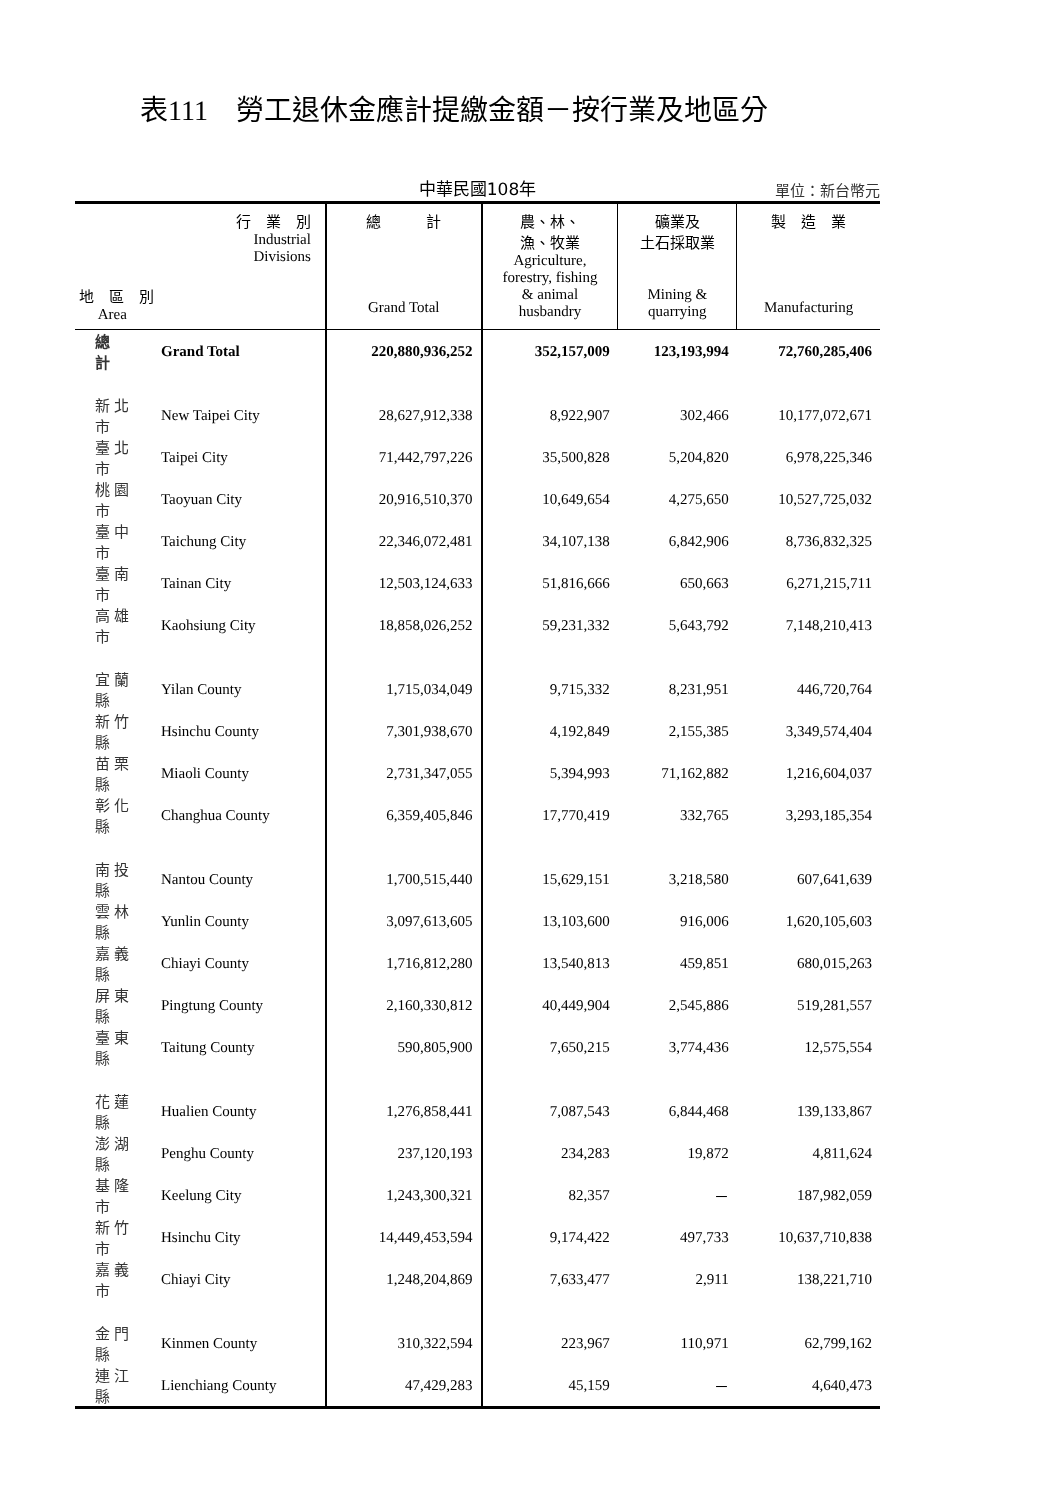表111　勞工退休金應計提繳金額－按行業及地區分
中華民國108年
單位：新台幣元
| 行 業 別 Industrial Divisions 地 區 別 Area | | 總 計 Grand Total | 農、林、 漁、牧業 Agriculture, forestry, fishing & animal husbandry | 礦業及 土石採取業 Mining & quarrying | 製 造 業 Manufacturing |
| --- | --- | --- | --- | --- | --- |
| 總 計 | Grand Total | 220,880,936,252 | 352,157,009 | 123,193,994 | 72,760,285,406 |
| 新北市 | New Taipei City | 28,627,912,338 | 8,922,907 | 302,466 | 10,177,072,671 |
| 臺北市 | Taipei City | 71,442,797,226 | 35,500,828 | 5,204,820 | 6,978,225,346 |
| 桃園市 | Taoyuan City | 20,916,510,370 | 10,649,654 | 4,275,650 | 10,527,725,032 |
| 臺中市 | Taichung City | 22,346,072,481 | 34,107,138 | 6,842,906 | 8,736,832,325 |
| 臺南市 | Tainan City | 12,503,124,633 | 51,816,666 | 650,663 | 6,271,215,711 |
| 高雄市 | Kaohsiung City | 18,858,026,252 | 59,231,332 | 5,643,792 | 7,148,210,413 |
| 宜蘭縣 | Yilan County | 1,715,034,049 | 9,715,332 | 8,231,951 | 446,720,764 |
| 新竹縣 | Hsinchu County | 7,301,938,670 | 4,192,849 | 2,155,385 | 3,349,574,404 |
| 苗栗縣 | Miaoli County | 2,731,347,055 | 5,394,993 | 71,162,882 | 1,216,604,037 |
| 彰化縣 | Changhua County | 6,359,405,846 | 17,770,419 | 332,765 | 3,293,185,354 |
| 南投縣 | Nantou County | 1,700,515,440 | 15,629,151 | 3,218,580 | 607,641,639 |
| 雲林縣 | Yunlin County | 3,097,613,605 | 13,103,600 | 916,006 | 1,620,105,603 |
| 嘉義縣 | Chiayi County | 1,716,812,280 | 13,540,813 | 459,851 | 680,015,263 |
| 屏東縣 | Pingtung County | 2,160,330,812 | 40,449,904 | 2,545,886 | 519,281,557 |
| 臺東縣 | Taitung County | 590,805,900 | 7,650,215 | 3,774,436 | 12,575,554 |
| 花蓮縣 | Hualien County | 1,276,858,441 | 7,087,543 | 6,844,468 | 139,133,867 |
| 澎湖縣 | Penghu County | 237,120,193 | 234,283 | 19,872 | 4,811,624 |
| 基隆市 | Keelung City | 1,243,300,321 | 82,357 | － | 187,982,059 |
| 新竹市 | Hsinchu City | 14,449,453,594 | 9,174,422 | 497,733 | 10,637,710,838 |
| 嘉義市 | Chiayi City | 1,248,204,869 | 7,633,477 | 2,911 | 138,221,710 |
| 金門縣 | Kinmen County | 310,322,594 | 223,967 | 110,971 | 62,799,162 |
| 連江縣 | Lienchiang County | 47,429,283 | 45,159 | － | 4,640,473 |